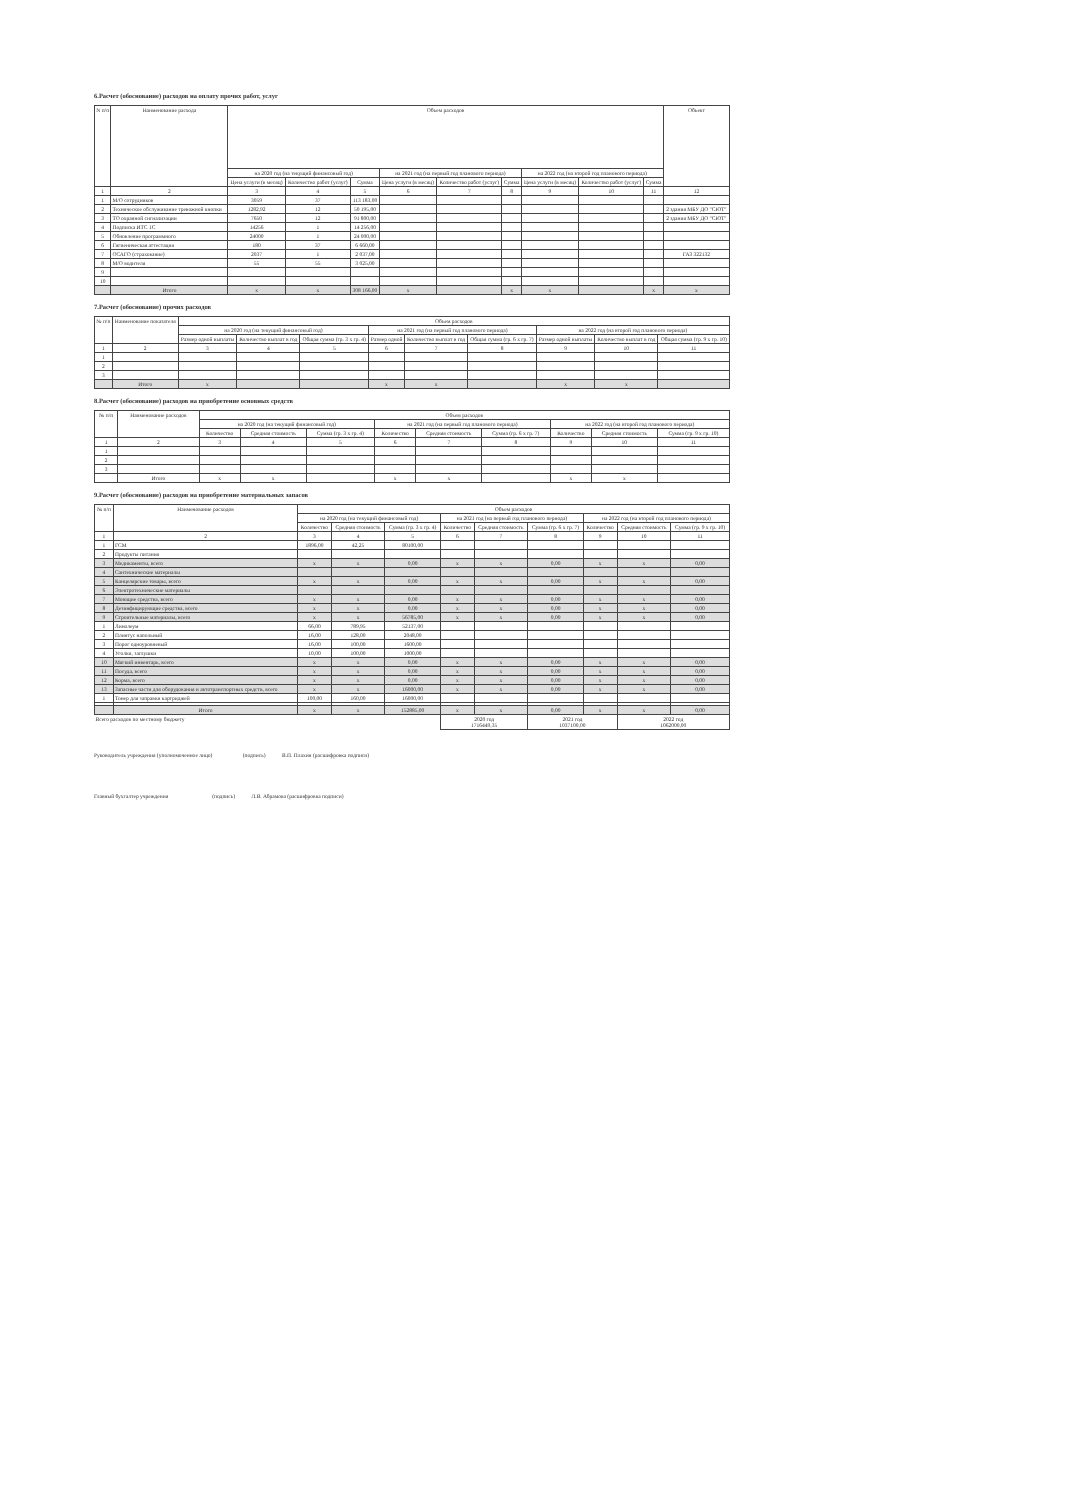6.Расчет (обоснование) расходов на оплату прочих работ, услуг
| N п/п | Наименование расхода | Объем расходов | | | | | | | | | Объект |
| --- | --- | --- | --- | --- | --- | --- | --- | --- | --- | --- | --- |
| | | на 2020 год (на текущий финансовый год) | | | на 2021 год (на первый год планового периода) | | | на 2022 год (на второй год планового периода) | | | |
| | | Цена услуги (в месяц) | Количество работ (услуг) | Сумма | Цена услуги (в месяц) | Количество работ (услуг) | Сумма | Цена услуги (в месяц) | Количество работ (услуг) | Сумма | |
| 1 | 2 | 3 | 4 | 5 | 6 | 7 | 8 | 9 | 10 | 11 | 12 |
| 1 | М/О сотрудников | 3059 | 37 | 113 183,00 | | | | | | | |
| 2 | Техническое обслуживание тревожной кнопки | 1282,92 | 12 | 50 195,00 | | | | | | | 2 здания МБУ ДО "СЮТ" |
| 3 | ТО охранной сигнализации | 7650 | 12 | 91 800,00 | | | | | | | 2 здания МБУ ДО "СЮТ" |
| 4 | Подписка ИТС 1С | 14256 | 1 | 14 256,00 | | | | | | | |
| 5 | Обновление программного | 24000 | 1 | 24 000,00 | | | | | | | |
| 6 | Гигиеническая аттестация | 180 | 37 | 6 660,00 | | | | | | | |
| 7 | ОСАГО (страхование) | 2037 | 1 | 2 037,00 | | | | | | | ГАЗ 322132 |
| 8 | М/О водителя | 55 | 55 | 3 025,00 | | | | | | | |
| 9 | | | | | | | | | | | |
| 10 | | | | | | | | | | | |
| | Итого | х | х | 308 166,00 | х | | х | х | | х | х |
7.Расчет (обоснование) прочих расходов
| № п/п | Наименование показателя | Объем расходов | | | | | | | | |
| --- | --- | --- | --- | --- | --- | --- | --- | --- | --- | --- |
| | | на 2020 год (на текущий финансовый год) | | | на 2021 год (на первый год планового периода) | | | на 2022 год (на второй год планового периода) | | |
| | | Размер одной выплаты | Количество выплат в год | Общая сумма (гр. 3 х гр. 4) | Размер одной | Количество выплат в год | Общая сумма (гр. 6 х гр. 7) | Размер одной выплаты | Количество выплат в год | Общая сумма (гр. 9 х гр. 10) |
| 1 | 2 | 3 | 4 | 5 | 6 | 7 | 8 | 9 | 10 | 11 |
| 1 | | | | | | | | | | |
| 2 | | | | | | | | | | |
| 3 | | | | | | | | | | |
| | Итого | х | | | х | х | | х | х | |
8.Расчет (обоснование) расходов на приобретение основных средств
| № п/п | Наименование расходов | Объем расходов | | | | | | | | |
| --- | --- | --- | --- | --- | --- | --- | --- | --- | --- | --- |
| | | на 2020 год (на текущий финансовый год) | | | на 2021 год (на первый год планового периода) | | | на 2022 год (на второй год планового периода) | | |
| | | Количество | Средняя стоимость | Сумма (гр. 3 х гр. 4) | Количество | Средняя стоимость | Сумма (гр. 6 х гр. 7) | Количество | Средняя стоимость | Сумма (гр. 9 х гр. 10) |
| 1 | 2 | 3 | 4 | 5 | 6 | 7 | 8 | 9 | 10 | 11 |
| 1 | | | | | | | | | | |
| 2 | | | | | | | | | | |
| 3 | | | | | | | | | | |
| | Итого | х | х | | х | х | | х | х | |
9.Расчет (обоснование) расходов на приобретение материальных запасов
| № п/п | Наименование расходов | Объем расходов | | | | | | | | |
| --- | --- | --- | --- | --- | --- | --- | --- | --- | --- | --- |
| | | на 2020 год (на текущий финансовый год) | | | на 2021 год (на первый год планового периода) | | | на 2022 год (на второй год планового периода) | | |
| | | Количество | Средняя стоимость | Сумма (гр. 3 х гр. 4) | Количество | Средняя стоимость | Сумма (гр. 6 х гр. 7) | Количество | Средняя стоимость | Сумма (гр. 9 х гр. 10) |
| 1 | 2 | 3 | 4 | 5 | 6 | 7 | 8 | 9 | 10 | 11 |
| 1 | ГСМ | 1896,00 | 42,25 | 80100,00 | | | | | | |
| 2 | Продукты питания | | | | | | | | | |
| 3 | Медикаменты, всего | х | х | 0,00 | х | х | 0,00 | х | х | 0,00 |
| 4 | Сантехнические материалы | | | | | | | | | |
| 5 | Канцелярские товары, всего | х | х | 0,00 | х | х | 0,00 | х | х | 0,00 |
| 6 | Электротехнические материалы | | | | | | | | | |
| 7 | Моющие средства, всего | х | х | 0,00 | х | х | 0,00 | х | х | 0,00 |
| 8 | Дезинфицирующие средства, всего | х | х | 0,00 | х | х | 0,00 | х | х | 0,00 |
| 9 | Строительные материалы, всего | х | х | 56785,00 | х | х | 0,00 | х | х | 0,00 |
| 1 | Линолеум | 66,00 | 789,95 | 52137,00 | | | | | | |
| 2 | Плинтус напольный | 16,00 | 128,00 | 2048,00 | | | | | | |
| 3 | Порог одноуровневый | 16,00 | 100,00 | 1600,00 | | | | | | |
| 4 | Уголки, заглушки | 10,00 | 100,00 | 1000,00 | | | | | | |
| 10 | Мягкий инвентарь, всего | х | х | 0,00 | х | х | 0,00 | х | х | 0,00 |
| 11 | Посуда, всего | х | х | 0,00 | х | х | 0,00 | х | х | 0,00 |
| 12 | Корма, всего | х | х | 0,00 | х | х | 0,00 | х | х | 0,00 |
| 13 | Запасные части для оборудования и автотранспортных средств, всего | х | х | 16000,00 | х | х | 0,00 | х | х | 0,00 |
| 1 | Тонер для заправки картриджей | 100,00 | 160,00 | 16000,00 | | | | | | |
| | Итого | х | х | 152885,00 | х | х | 0,00 | х | х | 0,00 |
| Всего расходов по местному бюджету | | | | | 2020 год 1716449,35 | | 2021 год 1037100,00 | | 2022 год 1062000,00 | |
Руководитель учреждения (уполномоченное лицо) (подпись) В.П. Плахин (расшифровка подписи)
Главный бухгалтер учреждения (подпись) Л.В. Абрамова (расшифровка подписи)